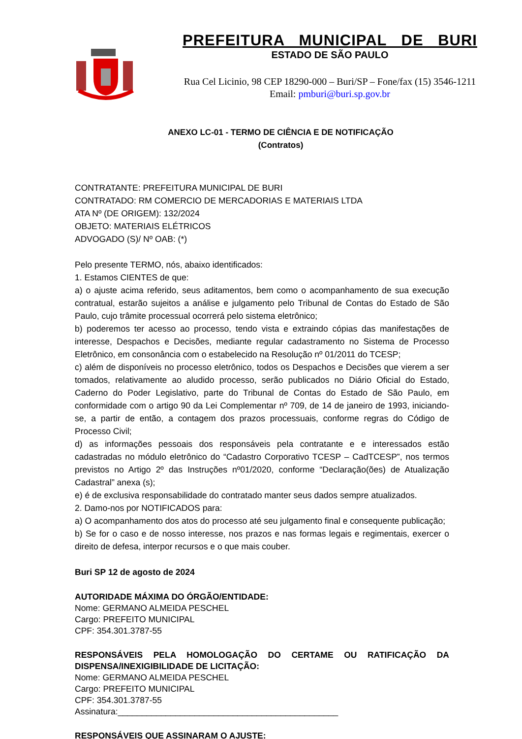PREFEITURA MUNICIPAL DE BURI
ESTADO DE SÃO PAULO
Rua Cel Licinio, 98 CEP 18290-000 – Buri/SP – Fone/fax (15) 3546-1211
Email: pmburi@buri.sp.gov.br
ANEXO LC-01 - TERMO DE CIÊNCIA E DE NOTIFICAÇÃO
(Contratos)
CONTRATANTE: PREFEITURA MUNICIPAL DE BURI
CONTRATADO: RM COMERCIO DE MERCADORIAS E MATERIAIS LTDA
ATA Nº (DE ORIGEM): 132/2024
OBJETO: MATERIAIS ELÉTRICOS
ADVOGADO (S)/ Nº OAB: (*)
Pelo presente TERMO, nós, abaixo identificados:
1. Estamos CIENTES de que:
a) o ajuste acima referido, seus aditamentos, bem como o acompanhamento de sua execução contratual, estarão sujeitos a análise e julgamento pelo Tribunal de Contas do Estado de São Paulo, cujo trâmite processual ocorrerá pelo sistema eletrônico;
b) poderemos ter acesso ao processo, tendo vista e extraindo cópias das manifestações de interesse, Despachos e Decisões, mediante regular cadastramento no Sistema de Processo Eletrônico, em consonância com o estabelecido na Resolução nº 01/2011 do TCESP;
c) além de disponíveis no processo eletrônico, todos os Despachos e Decisões que vierem a ser tomados, relativamente ao aludido processo, serão publicados no Diário Oficial do Estado, Caderno do Poder Legislativo, parte do Tribunal de Contas do Estado de São Paulo, em conformidade com o artigo 90 da Lei Complementar nº 709, de 14 de janeiro de 1993, iniciando-se, a partir de então, a contagem dos prazos processuais, conforme regras do Código de Processo Civil;
d) as informações pessoais dos responsáveis pela contratante e e interessados estão cadastradas no módulo eletrônico do “Cadastro Corporativo TCESP – CadTCESP”, nos termos previstos no Artigo 2º das Instruções nº01/2020, conforme “Declaração(ões) de Atualização Cadastral” anexa (s);
e) é de exclusiva responsabilidade do contratado manter seus dados sempre atualizados.
2. Damo-nos por NOTIFICADOS para:
a) O acompanhamento dos atos do processo até seu julgamento final e consequente publicação;
b) Se for o caso e de nosso interesse, nos prazos e nas formas legais e regimentais, exercer o direito de defesa, interpor recursos e o que mais couber.
Buri SP 12 de agosto de 2024
AUTORIDADE MÁXIMA DO ÓRGÃO/ENTIDADE:
Nome: GERMANO ALMEIDA PESCHEL
Cargo: PREFEITO MUNICIPAL
CPF: 354.301.3787-55
RESPONSÁVEIS PELA HOMOLOGAÇÃO DO CERTAME OU RATIFICAÇÃO DA DISPENSA/INEXIGIBILIDADE DE LICITAÇÃO:
Nome: GERMANO ALMEIDA PESCHEL
Cargo: PREFEITO MUNICIPAL
CPF: 354.301.3787-55
Assinatura:______________________________________________
RESPONSÁVEIS QUE ASSINARAM O AJUSTE: